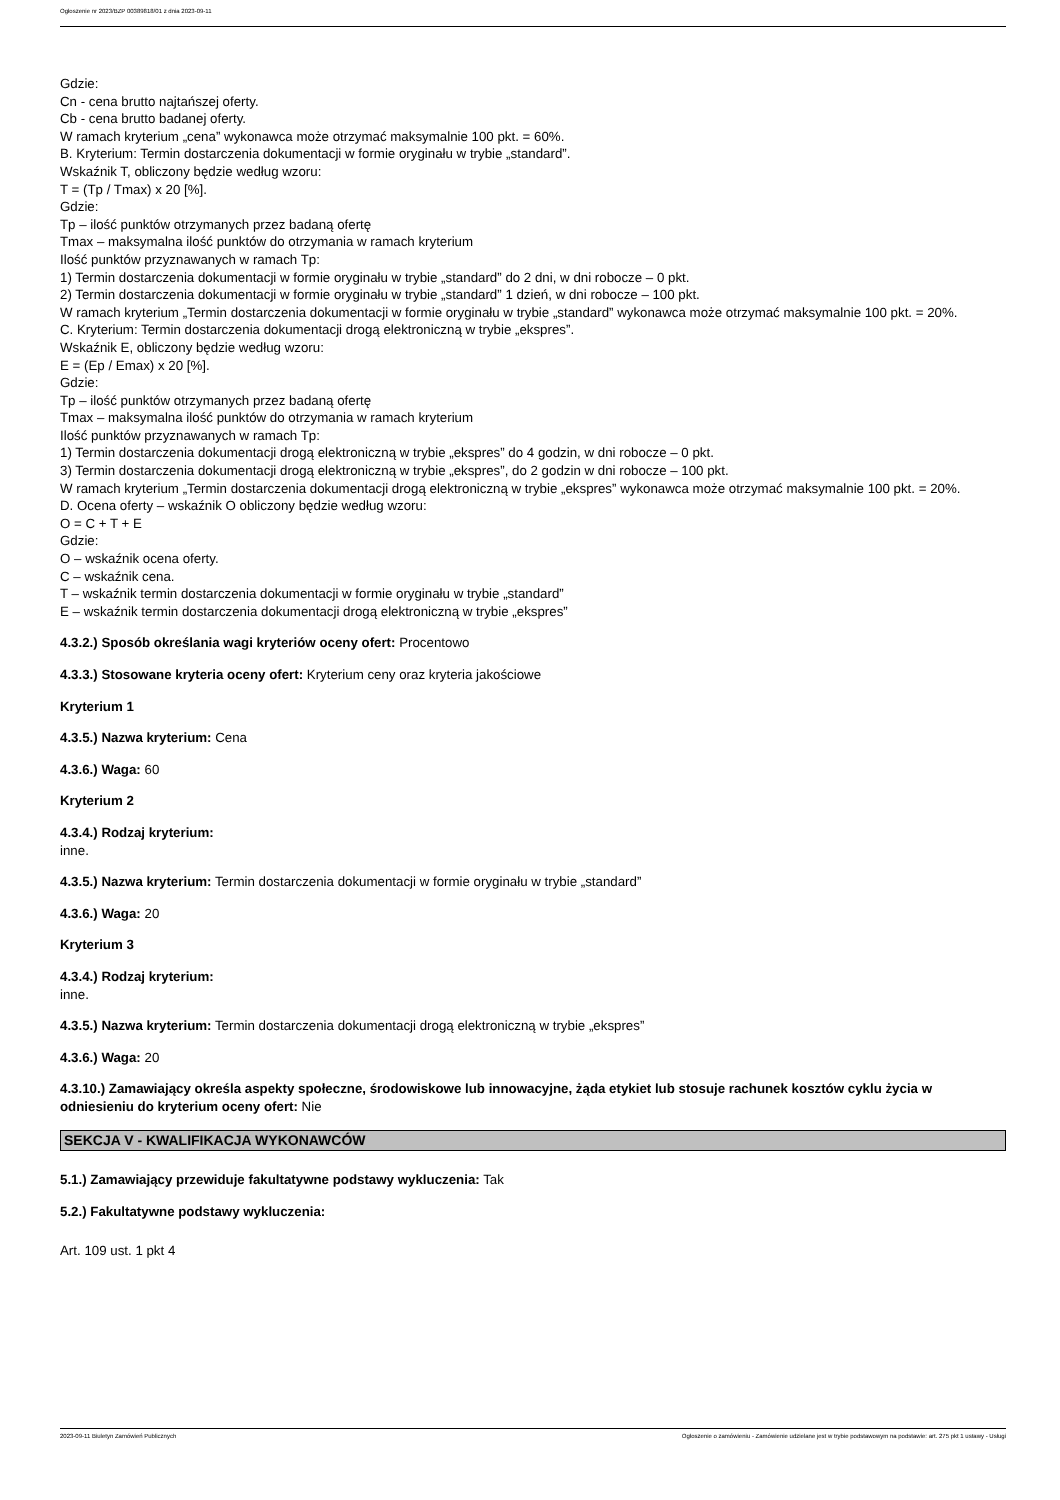Ogłoszenie nr 2023/BZP 00389818/01 z dnia 2023-09-11
Gdzie:
Cn - cena brutto najtańszej oferty.
Cb - cena brutto badanej oferty.
W ramach kryterium „cena” wykonawca może otrzymać maksymalnie 100 pkt. = 60%.
B. Kryterium: Termin dostarczenia dokumentacji w formie oryginału w trybie „standard”.
Wskaźnik T, obliczony będzie według wzoru:
T = (Tp / Tmax) x 20 [%].
Gdzie:
Tp – ilość punktów otrzymanych przez badaną ofertę
Tmax – maksymalna ilość punktów do otrzymania w ramach kryterium
Ilość punktów przyznawanych w ramach Tp:
1) Termin dostarczenia dokumentacji w formie oryginału w trybie „standard” do 2 dni, w dni robocze – 0 pkt.
2) Termin dostarczenia dokumentacji w formie oryginału w trybie „standard” 1 dzień, w dni robocze – 100 pkt.
W ramach kryterium „Termin dostarczenia dokumentacji w formie oryginału w trybie „standard” wykonawca może otrzymać maksymalnie 100 pkt. = 20%.
C. Kryterium: Termin dostarczenia dokumentacji drogą elektroniczną w trybie „ekspres”.
Wskaźnik E, obliczony będzie według wzoru:
E = (Ep / Emax) x 20 [%].
Gdzie:
Tp – ilość punktów otrzymanych przez badaną ofertę
Tmax – maksymalna ilość punktów do otrzymania w ramach kryterium
Ilość punktów przyznawanych w ramach Tp:
1) Termin dostarczenia dokumentacji drogą elektroniczną w trybie „ekspres” do 4 godzin, w dni robocze – 0 pkt.
3) Termin dostarczenia dokumentacji drogą elektroniczną w trybie „ekspres”, do 2 godzin w dni robocze – 100 pkt.
W ramach kryterium „Termin dostarczenia dokumentacji drogą elektroniczną w trybie „ekspres” wykonawca może otrzymać maksymalnie 100 pkt. = 20%.
D. Ocena oferty – wskaźnik O obliczony będzie według wzoru:
O = C + T + E
Gdzie:
O – wskaźnik ocena oferty.
C – wskaźnik cena.
T – wskaźnik termin dostarczenia dokumentacji w formie oryginału w trybie „standard”
E – wskaźnik termin dostarczenia dokumentacji drogą elektroniczną w trybie „ekspres”
4.3.2.) Sposób określania wagi kryteriów oceny ofert: Procentowo
4.3.3.) Stosowane kryteria oceny ofert: Kryterium ceny oraz kryteria jakościowe
Kryterium 1
4.3.5.) Nazwa kryterium: Cena
4.3.6.) Waga: 60
Kryterium 2
4.3.4.) Rodzaj kryterium:
inne.
4.3.5.) Nazwa kryterium: Termin dostarczenia dokumentacji w formie oryginału w trybie „standard”
4.3.6.) Waga: 20
Kryterium 3
4.3.4.) Rodzaj kryterium:
inne.
4.3.5.) Nazwa kryterium: Termin dostarczenia dokumentacji drogą elektroniczną w trybie „ekspres”
4.3.6.) Waga: 20
4.3.10.) Zamawiający określa aspekty społeczne, środowiskowe lub innowacyjne, żąda etykiet lub stosuje rachunek kosztów cyklu życia w odniesieniu do kryterium oceny ofert: Nie
SEKCJA V - KWALIFIKACJA WYKONAWCÓW
5.1.) Zamawiający przewiduje fakultatywne podstawy wykluczenia: Tak
5.2.) Fakultatywne podstawy wykluczenia:
Art. 109 ust. 1 pkt 4
2023-09-11 Biuletyn Zamówień Publicznych Ogłoszenie o zamówieniu - Zamówienie udzielane jest w trybie podstawowym na podstawie: art. 275 pkt 1 ustawy - Usługi